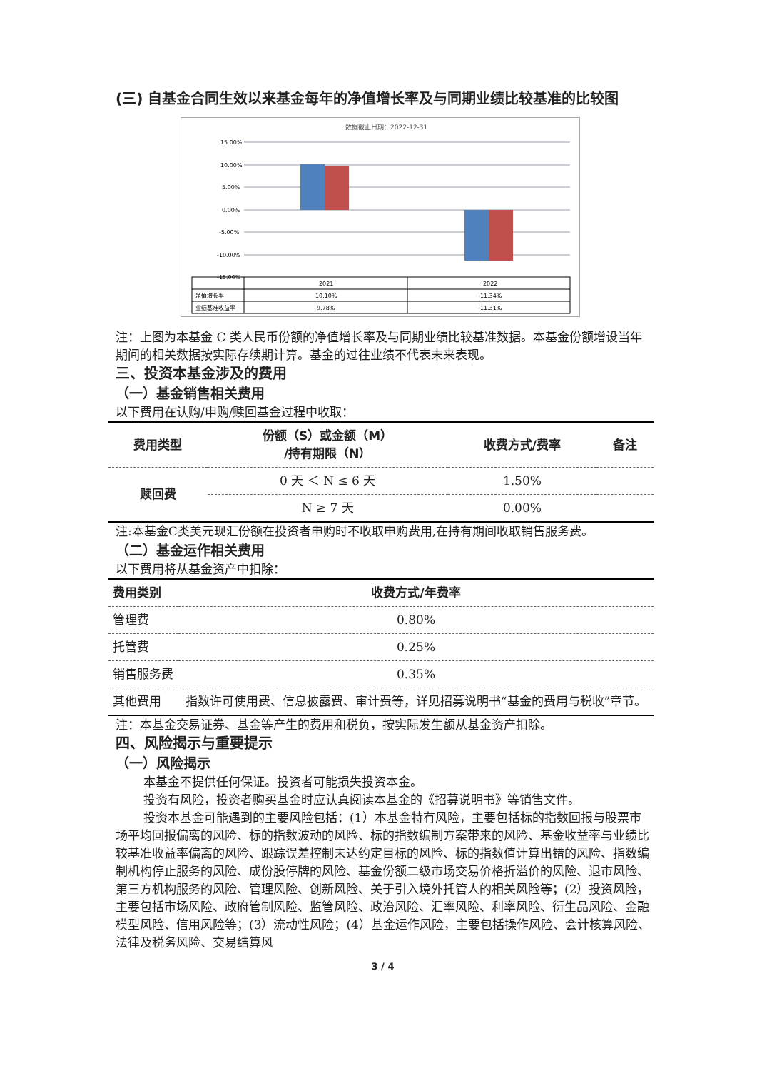(三) 自基金合同生效以来基金每年的净值增长率及与同期业绩比较基准的比较图
数据截止日期：2022-12-31
15.00%
10.00%
5.00%
0.00%
-5.00%
-10.00%
-15.00%
2021
2022
净值增长率
10.10%
-11.34%
业绩基准收益率
9.78%
-11.31%
注：上图为本基金 C 类人民币份额的净值增长率及与同期业绩比较基准数据。本基金份额增设当年期间的相关数据按实际存续期计算。基金的过往业绩不代表未来表现。
三、投资本基金涉及的费用
（一）基金销售相关费用
以下费用在认购/申购/赎回基金过程中收取：
| 费用类型 | 份额（S）或金额（M） /持有期限（N） | 收费方式/费率 | 备注 |
| --- | --- | --- | --- |
| 赎回费 | 0 天 ＜ N ≤ 6 天 | 1.50% | |
| | N ≥ 7 天 | 0.00% | |
注:本基金C类美元现汇份额在投资者申购时不收取申购费用,在持有期间收取销售服务费。
（二）基金运作相关费用
以下费用将从基金资产中扣除：
| 费用类别 | 收费方式/年费率 |
| --- | --- |
| 管理费 | 0.80% |
| 托管费 | 0.25% |
| 销售服务费 | 0.35% |
| 其他费用 | 指数许可使用费、信息披露费、审计费等，详见招募说明书“基金的费用与税收”章节。 |
注：本基金交易证券、基金等产生的费用和税负，按实际发生额从基金资产扣除。
四、风险揭示与重要提示
（一）风险揭示
本基金不提供任何保证。投资者可能损失投资本金。
投资有风险，投资者购买基金时应认真阅读本基金的《招募说明书》等销售文件。
投资本基金可能遇到的主要风险包括：(1）本基金特有风险，主要包括标的指数回报与股票市场平均回报偏离的风险、标的指数波动的风险、标的指数编制方案带来的风险、基金收益率与业绩比较基准收益率偏离的风险、跟踪误差控制未达约定目标的风险、标的指数值计算出错的风险、指数编制机构停止服务的风险、成份股停牌的风险、基金份额二级市场交易价格折溢价的风险、退市风险、第三方机构服务的风险、管理风险、创新风险、关于引入境外托管人的相关风险等；(2）投资风险，主要包括市场风险、政府管制风险、监管风险、政治风险、汇率风险、利率风险、衍生品风险、金融模型风险、信用风险等；(3）流动性风险；(4）基金运作风险，主要包括操作风险、会计核算风险、法律及税务风险、交易结算风
3 / 4